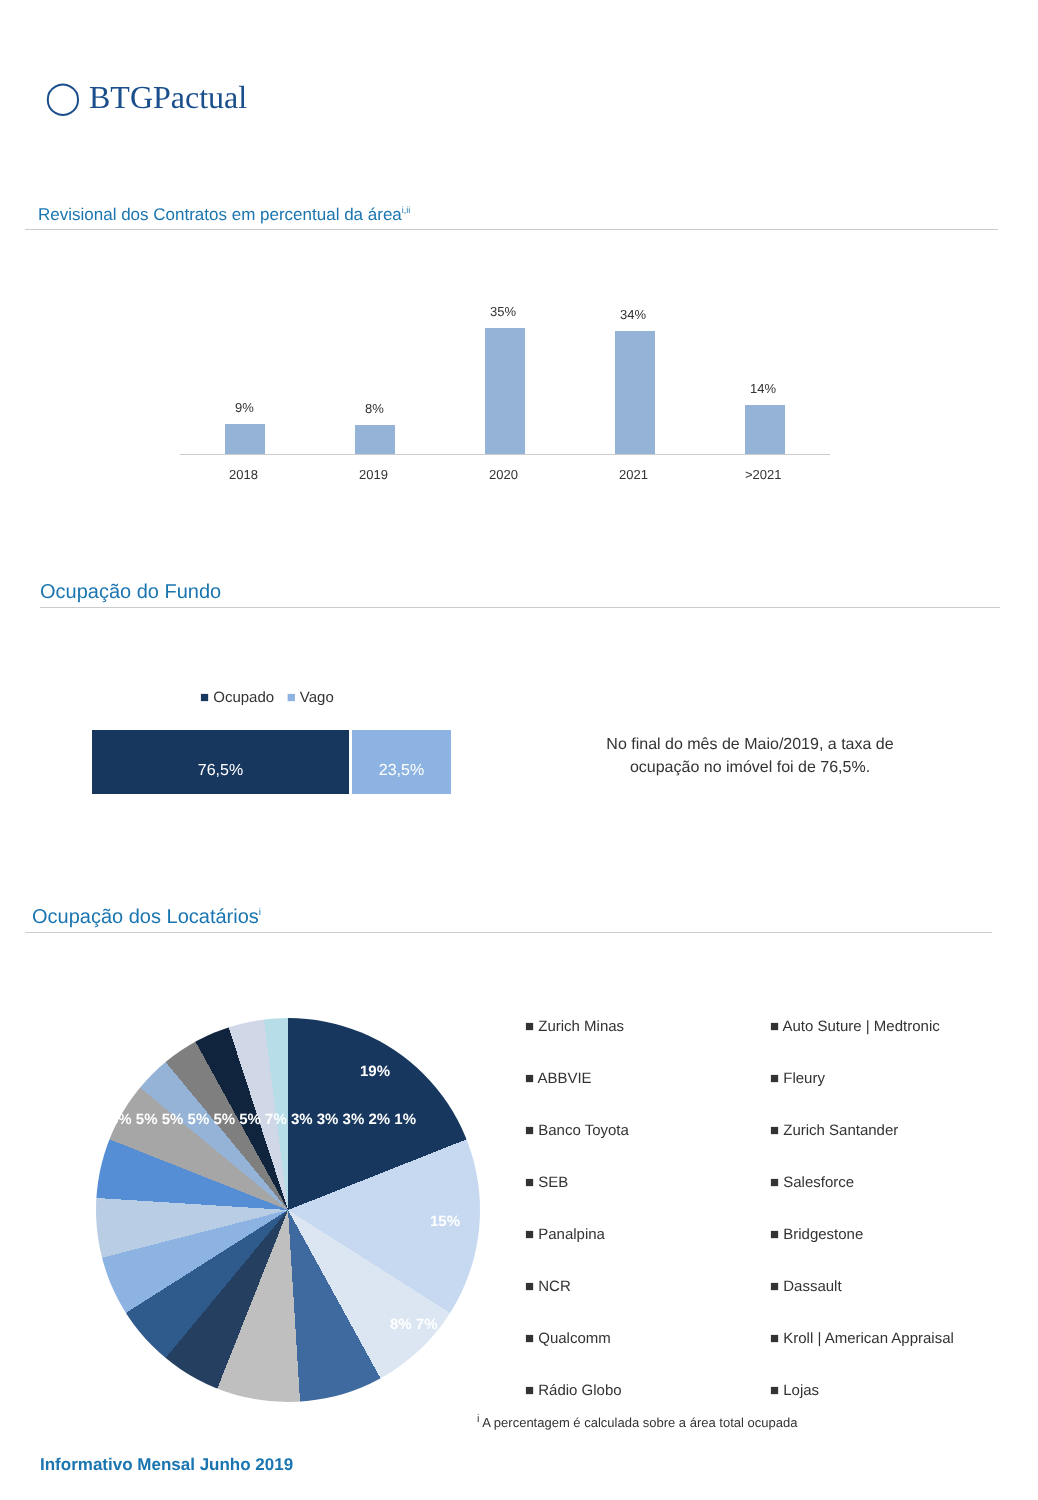◯ BTGPactual
Revisional dos Contratos em percentual da área<sup>i,ii</sup>
9%
2018
8%
2019
35%
2020
34%
2021
14%
>2021
Ocupação do Fundo
■ Ocupado ■ Vago
76,5% 23,5%
No final do mês de Maio/2019, a taxa de ocupação no imóvel foi de 76,5%.
Ocupação dos Locatários<sup>i</sup>
19%
15%
8% 7%
5% 5% 5% 5% 5% 5% 7% 3% 3% 3% 2% 1%
■ Zurich Minas ■ Auto Suture | Medtronic ■ ABBVIE ■ Fleury ■ Banco Toyota ■ Zurich Santander ■ SEB ■ Salesforce ■ Panalpina ■ Bridgestone ■ NCR ■ Dassault ■ Qualcomm ■ Kroll | American Appraisal ■ Rádio Globo ■ Lojas
<sup>i</sup> A percentagem é calculada sobre a área total ocupada
Informativo Mensal Junho 2019